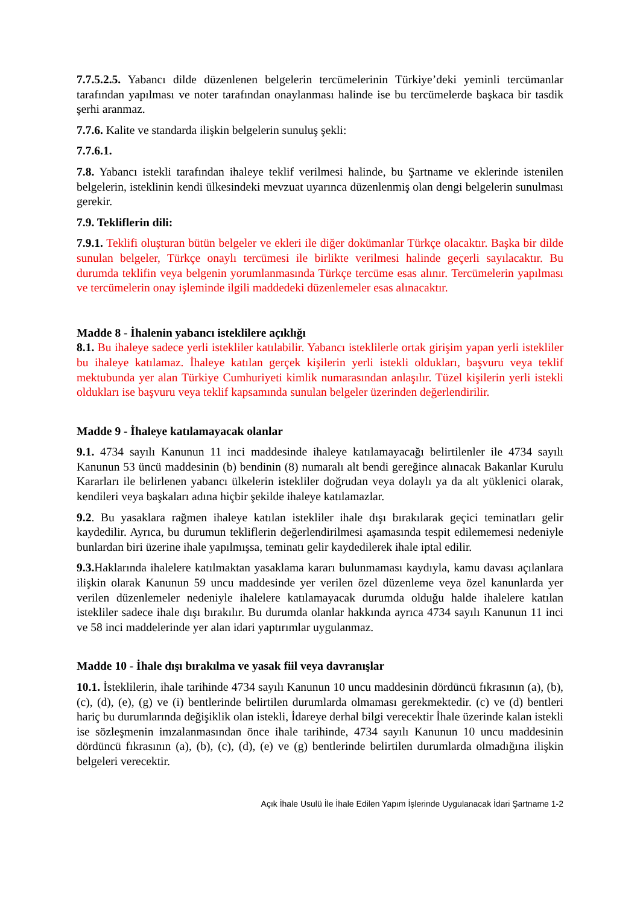7.7.5.2.5. Yabancı dilde düzenlenen belgelerin tercümelerinin Türkiye’deki yeminli tercümanlar tarafından yapılması ve noter tarafından onaylanması halinde ise bu tercümelerde başkaca bir tasdik şerhi aranmaz.
7.7.6. Kalite ve standarda ilişkin belgelerin sunuluş şekli:
7.7.6.1.
7.8. Yabancı istekli tarafından ihaleye teklif verilmesi halinde, bu Şartname ve eklerinde istenilen belgelerin, isteklinin kendi ülkesindeki mevzuat uyarınca düzenlenmiş olan dengi belgelerin sunulması gerekir.
7.9. Tekliflerin dili:
7.9.1. Teklifi oluşturan bütün belgeler ve ekleri ile diğer dokümanlar Türkçe olacaktır. Başka bir dilde sunulan belgeler, Türkçe onaylı tercümesi ile birlikte verilmesi halinde geçerli sayılacaktır. Bu durumda teklifin veya belgenin yorumlanmasında Türkçe tercüme esas alınır. Tercümelerin yapılması ve tercümelerin onay işleminde ilgili maddedeki düzenlemeler esas alınacaktır.
Madde 8 - İhalenin yabancı isteklilere açıklığı
8.1. Bu ihaleye sadece yerli istekliler katılabilir. Yabancı isteklilerle ortak girişim yapan yerli istekliler bu ihaleye katılamaz. İhaleye katılan gerçek kişilerin yerli istekli oldukları, başvuru veya teklif mektubunda yer alan Türkiye Cumhuriyeti kimlik numarasından anlaşılır. Tüzel kişilerin yerli istekli oldukları ise başvuru veya teklif kapsamında sunulan belgeler üzerinden değerlendirilir.
Madde 9 - İhaleye katılamayacak olanlar
9.1. 4734 sayılı Kanunun 11 inci maddesinde ihaleye katılamayacağı belirtilenler ile 4734 sayılı Kanunun 53 üncü maddesinin (b) bendinin (8) numaralı alt bendi gereğince alınacak Bakanlar Kurulu Kararları ile belirlenen yabancı ülkelerin istekliler doğrudan veya dolaylı ya da alt yüklenici olarak, kendileri veya başkaları adına hiçbir şekilde ihaleye katılamazlar.
9.2. Bu yasaklara rağmen ihaleye katılan istekliler ihale dışı bırakılarak geçici teminatları gelir kaydedilir. Ayrıca, bu durumun tekliflerin değerlendirilmesi aşamasında tespit edilememesi nedeniyle bunlardan biri üzerine ihale yapılmışsa, teminatı gelir kaydedilerek ihale iptal edilir.
9.3. Haklarında ihalelere katılmaktan yasaklama kararı bulunmaması kaydıyla, kamu davası açılanlara ilişkin olarak Kanunun 59 uncu maddesinde yer verilen özel düzenleme veya özel kanunlarda yer verilen düzenlemeler nedeniyle ihalelere katılamayacak durumda olduğu halde ihalelere katılan istekliler sadece ihale dışı bırakılır. Bu durumda olanlar hakkında ayrıca 4734 sayılı Kanunun 11 inci ve 58 inci maddelerinde yer alan idari yaptırımlar uygulanmaz.
Madde 10 - İhale dışı bırakılma ve yasak fiil veya davranışlar
10.1. İsteklilerin, ihale tarihinde 4734 sayılı Kanunun 10 uncu maddesinin dördüncü fıkrasının (a), (b), (c), (d), (e), (g) ve (i) bentlerinde belirtilen durumlarda olmaması gerekmektedir. (c) ve (d) bentleri hariç bu durumlarında değişiklik olan istekli, İdareye derhal bilgi verecektir İhale üzerinde kalan istekli ise sözleşmenin imzalanmasından önce ihale tarihinde, 4734 sayılı Kanunun 10 uncu maddesinin dördüncü fıkrasının (a), (b), (c), (d), (e) ve (g) bentlerinde belirtilen durumlarda olmadığına ilişkin belgeleri verecektir.
Açık İhale Usulü İle İhale Edilen Yapım İşlerinde Uygulanacak İdari Şartname 1-2